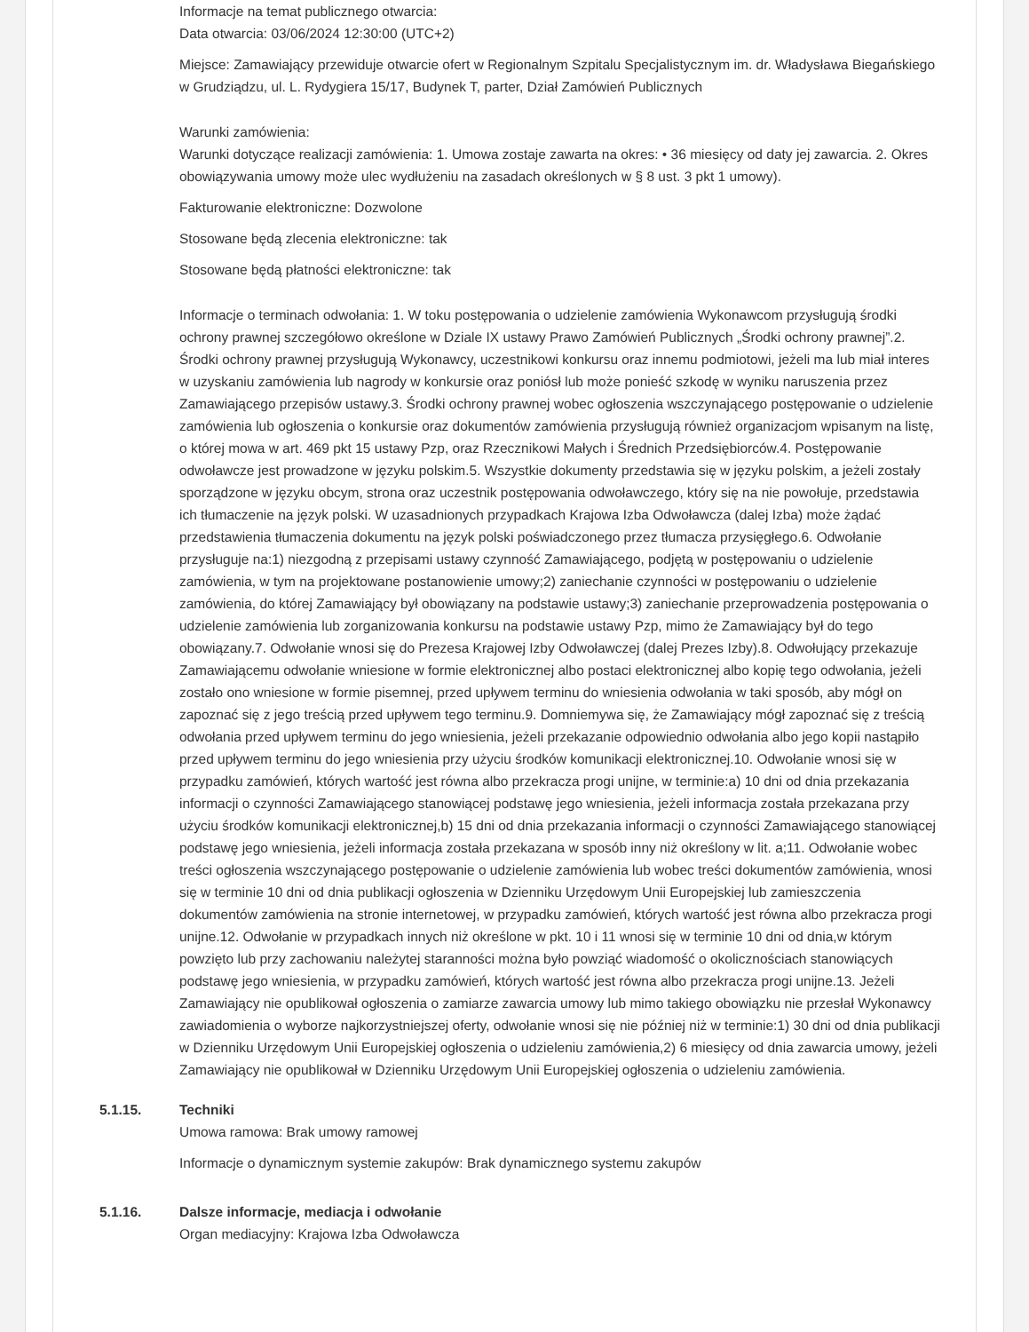Informacje na temat publicznego otwarcia:
Data otwarcia: 03/06/2024 12:30:00 (UTC+2)
Miejsce: Zamawiający przewiduje otwarcie ofert w Regionalnym Szpitalu Specjalistycznym im. dr. Władysława Biegańskiego w Grudziądzu, ul. L. Rydygiera 15/17, Budynek T, parter, Dział Zamówień Publicznych
Warunki zamówienia:
Warunki dotyczące realizacji zamówienia: 1. Umowa zostaje zawarta na okres: • 36 miesięcy od daty jej zawarcia. 2. Okres obowiązywania umowy może ulec wydłużeniu na zasadach określonych w § 8 ust. 3 pkt 1 umowy).
Fakturowanie elektroniczne: Dozwolone
Stosowane będą zlecenia elektroniczne: tak
Stosowane będą płatności elektroniczne: tak
Informacje o terminach odwołania: 1. W toku postępowania o udzielenie zamówienia Wykonawcom przysługują środki ochrony prawnej szczegółowo określone w Dziale IX ustawy Prawo Zamówień Publicznych „Środki ochrony prawnej”.2. Środki ochrony prawnej przysługują Wykonawcy, uczestnikowi konkursu oraz innemu podmiotowi, jeżeli ma lub miał interes w uzyskaniu zamówienia lub nagrody w konkursie oraz poniósł lub może ponieść szkodę w wyniku naruszenia przez Zamawiającego przepisów ustawy.3. Środki ochrony prawnej wobec ogłoszenia wszczynającego postępowanie o udzielenie zamówienia lub ogłoszenia o konkursie oraz dokumentów zamówienia przysługują również organizacjom wpisanym na listę, o której mowa w art. 469 pkt 15 ustawy Pzp, oraz Rzecznikowi Małych i Średnich Przedsiębiorców.4. Postępowanie odwoławcze jest prowadzone w języku polskim.5. Wszystkie dokumenty przedstawia się w języku polskim, a jeżeli zostały sporządzone w języku obcym, strona oraz uczestnik postępowania odwoławczego, który się na nie powołuje, przedstawia ich tłumaczenie na język polski. W uzasadnionych przypadkach Krajowa Izba Odwoławcza (dalej Izba) może żądać przedstawienia tłumaczenia dokumentu na język polski poświadczonego przez tłumacza przysięgłego.6. Odwołanie przysługuje na:1) niezgodną z przepisami ustawy czynność Zamawiającego, podjętą w postępowaniu o udzielenie zamówienia, w tym na projektowane postanowienie umowy;2) zaniechanie czynności w postępowaniu o udzielenie zamówienia, do której Zamawiający był obowiązany na podstawie ustawy;3) zaniechanie przeprowadzenia postępowania o udzielenie zamówienia lub zorganizowania konkursu na podstawie ustawy Pzp, mimo że Zamawiający był do tego obowiązany.7. Odwołanie wnosi się do Prezesa Krajowej Izby Odwoławczej (dalej Prezes Izby).8. Odwołujący przekazuje Zamawiającemu odwołanie wniesione w formie elektronicznej albo postaci elektronicznej albo kopię tego odwołania, jeżeli zostało ono wniesione w formie pisemnej, przed upływem terminu do wniesienia odwołania w taki sposób, aby mógł on zapoznać się z jego treścią przed upływem tego terminu.9. Domniemywa się, że Zamawiający mógł zapoznać się z treścią odwołania przed upływem terminu do jego wniesienia, jeżeli przekazanie odpowiednio odwołania albo jego kopii nastąpiło przed upływem terminu do jego wniesienia przy użyciu środków komunikacji elektronicznej.10. Odwołanie wnosi się w przypadku zamówień, których wartość jest równa albo przekracza progi unijne, w terminie:a) 10 dni od dnia przekazania informacji o czynności Zamawiającego stanowiącej podstawę jego wniesienia, jeżeli informacja została przekazana przy użyciu środków komunikacji elektronicznej,b) 15 dni od dnia przekazania informacji o czynności Zamawiającego stanowiącej podstawę jego wniesienia, jeżeli informacja została przekazana w sposób inny niż określony w lit. a;11. Odwołanie wobec treści ogłoszenia wszczynającego postępowanie o udzielenie zamówienia lub wobec treści dokumentów zamówienia, wnosi się w terminie 10 dni od dnia publikacji ogłoszenia w Dzienniku Urzędowym Unii Europejskiej lub zamieszczenia dokumentów zamówienia na stronie internetowej, w przypadku zamówień, których wartość jest równa albo przekracza progi unijne.12. Odwołanie w przypadkach innych niż określone w pkt. 10 i 11 wnosi się w terminie 10 dni od dnia,w którym powzięto lub przy zachowaniu należytej staranności można było powziąć wiadomość o okolicznościach stanowiących podstawę jego wniesienia, w przypadku zamówień, których wartość jest równa albo przekracza progi unijne.13. Jeżeli Zamawiający nie opublikował ogłoszenia o zamiarze zawarcia umowy lub mimo takiego obowiązku nie przesłał Wykonawcy zawiadomienia o wyborze najkorzystniejszej oferty, odwołanie wnosi się nie później niż w terminie:1) 30 dni od dnia publikacji w Dzienniku Urzędowym Unii Europejskiej ogłoszenia o udzieleniu zamówienia,2) 6 miesięcy od dnia zawarcia umowy, jeżeli Zamawiający nie opublikował w Dzienniku Urzędowym Unii Europejskiej ogłoszenia o udzieleniu zamówienia.
5.1.15.
Techniki
Umowa ramowa: Brak umowy ramowej
Informacje o dynamicznym systemie zakupów: Brak dynamicznego systemu zakupów
5.1.16.
Dalsze informacje, mediacja i odwołanie
Organ mediacyjny: Krajowa Izba Odwoławcza